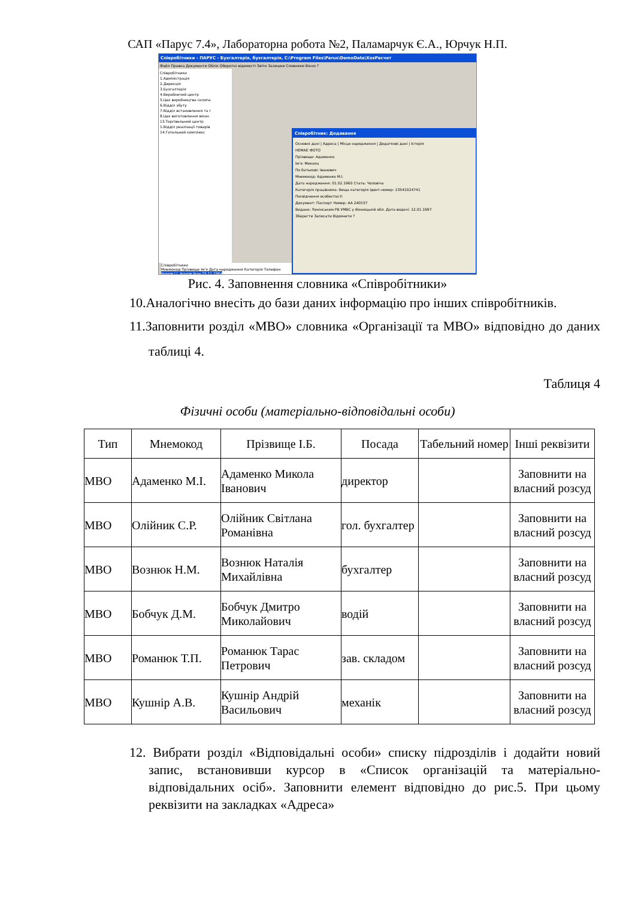САП «Парус 7.4», Лабораторна робота №2, Паламарчук Є.А., Юрчук Н.П.
Співробітники - ПАРУС - Бухгалтерія, бухгалтерія, C:\Program Files\Parus\DemoData\ХозРасчет
Файл Правка Документи Облік Оборотні відомості Звіти Залишки Словники Вікно ?
Співробітники
1.Адміністрація
2.Дирекція
3.Бухгалтерія
4.Виробничий центр
5.Цех виробництва склопа
6.Відділ збуту
7.Відділ встановлення та г
8.Цех виготовлення вікон
13.Торгівельний центр
1.Відділ реалізації товарів
14.Готельний комплекс
Співробітники
Мнемокод Прізвище Ім'я Дата народження Категорія Телефон
Іванов І.І. Іванов Іван 25.11.1964
Співробітник: Додавання
Основні дані | Адреса | Місце народження | Додаткові дані | Історія
НЕМАЄ ФОТО
Прізвище: Адаменко
Ім'я: Микола
По батькові: Іванович
Мнемокод: Адаменко М.І.
Дата народження: 01.02.1960 Стать: Чоловіча
Категорія працівника: Вища категорія Ідент.номер: 23541024741
Посвідчення особистості
Документ: Паспорт Номер: АА 240157
Видано: Ленінським РВ УМВС у Вінницькій обл. Дата видачі: 12.01.1997
Зберегти Записати Відмінити ?
Рис. 4. Заповнення словника «Співробітники»
10.Аналогічно внесіть до бази даних інформацію про інших співробітників.
11.Заповнити розділ «МВО» словника «Організації та МВО» відповідно до даних таблиці 4.
Таблиця 4
Фізичні особи (матеріально-відповідальні особи)
| Тип | Мнемокод | Прізвище І.Б. | Посада | Табельний номер | Інші реквізити |
| --- | --- | --- | --- | --- | --- |
| МВО | Адаменко М.І. | Адаменко Микола Іванович | директор | | Заповнити на власний розсуд |
| МВО | Олійник С.Р. | Олійник Світлана Романівна | гол. бухгалтер | | Заповнити на власний розсуд |
| МВО | Вознюк Н.М. | Вознюк Наталія Михайлівна | бухгалтер | | Заповнити на власний розсуд |
| МВО | Бобчук Д.М. | Бобчук Дмитро Миколайович | водій | | Заповнити на власний розсуд |
| МВО | Романюк Т.П. | Романюк Тарас Петрович | зав. складом | | Заповнити на власний розсуд |
| МВО | Кушнір А.В. | Кушнір Андрій Васильович | механік | | Заповнити на власний розсуд |
12. Вибрати розділ «Відповідальні особи» списку підрозділів і додайти новий запис, встановивши курсор в «Список організацій та матеріально-відповідальних осіб». Заповнити елемент відповідно до рис.5. При цьому реквізити на закладках «Адреса»